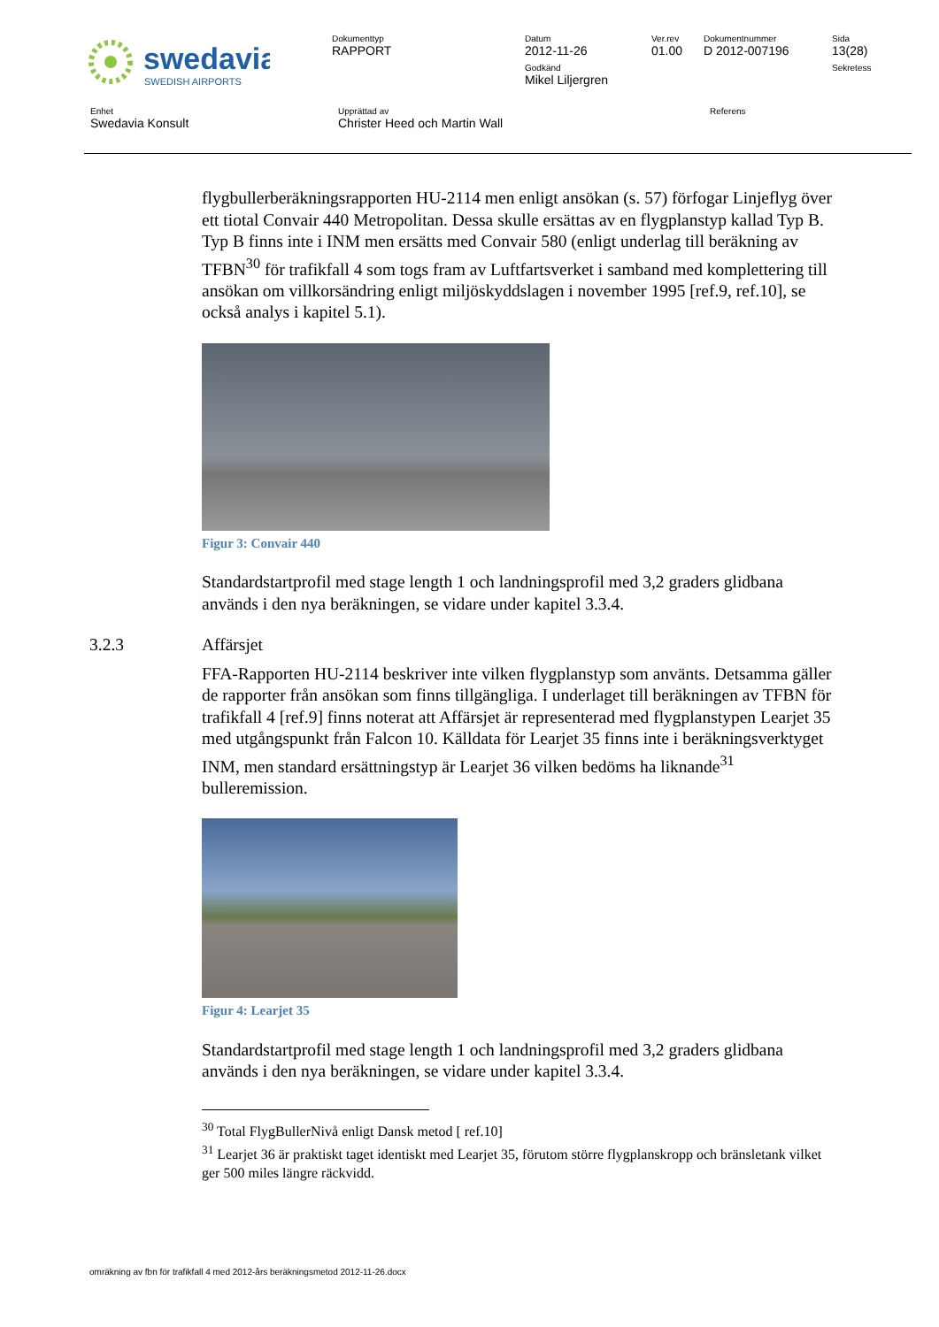| swedavia SWEDISH AIRPORTS | Dokumenttyp RAPPORT | Datum 2012-11-26 Godkänd Mikel Liljergren | Ver.rev 01.00 | Dokumentnummer D 2012-007196 | Sida 13(28) Sekretess |
| Enhet Swedavia Konsult | Upprättad av Christer Heed och Martin Wall | Referens |
flygbullerberäkningsrapporten HU-2114 men enligt ansökan (s. 57) förfogar Linjeflyg över ett tiotal Convair 440 Metropolitan. Dessa skulle ersättas av en flygplanstyp kallad Typ B. Typ B finns inte i INM men ersätts med Convair 580 (enligt underlag till beräkning av TFBN<sup>30</sup> för trafikfall 4 som togs fram av Luftfartsverket i samband med komplettering till ansökan om villkorsändring enligt miljöskyddslagen i november 1995 [ref.9, ref.10], se också analys i kapitel 5.1).
Figur 3: Convair 440
Standardstartprofil med stage length 1 och landningsprofil med 3,2 graders glidbana används i den nya beräkningen, se vidare under kapitel 3.3.4.
3.2.3 Affärsjet
FFA-Rapporten HU-2114 beskriver inte vilken flygplanstyp som använts. Detsamma gäller de rapporter från ansökan som finns tillgängliga. I underlaget till beräkningen av TFBN för trafikfall 4 [ref.9] finns noterat att Affärsjet är representerad med flygplanstypen Learjet 35 med utgångspunkt från Falcon 10. Källdata för Learjet 35 finns inte i beräkningsverktyget INM, men standard ersättningstyp är Learjet 36 vilken bedöms ha liknande<sup>31</sup> bulleremission.
Figur 4: Learjet 35
Standardstartprofil med stage length 1 och landningsprofil med 3,2 graders glidbana används i den nya beräkningen, se vidare under kapitel 3.3.4.
<sup>30</sup> Total FlygBullerNivå enligt Dansk metod [ ref.10]
<sup>31</sup> Learjet 36 är praktiskt taget identiskt med Learjet 35, förutom större flygplanskropp och bränsletank vilket ger 500 miles längre räckvidd.
omräkning av fbn för trafikfall 4 med 2012-års beräkningsmetod 2012-11-26.docx